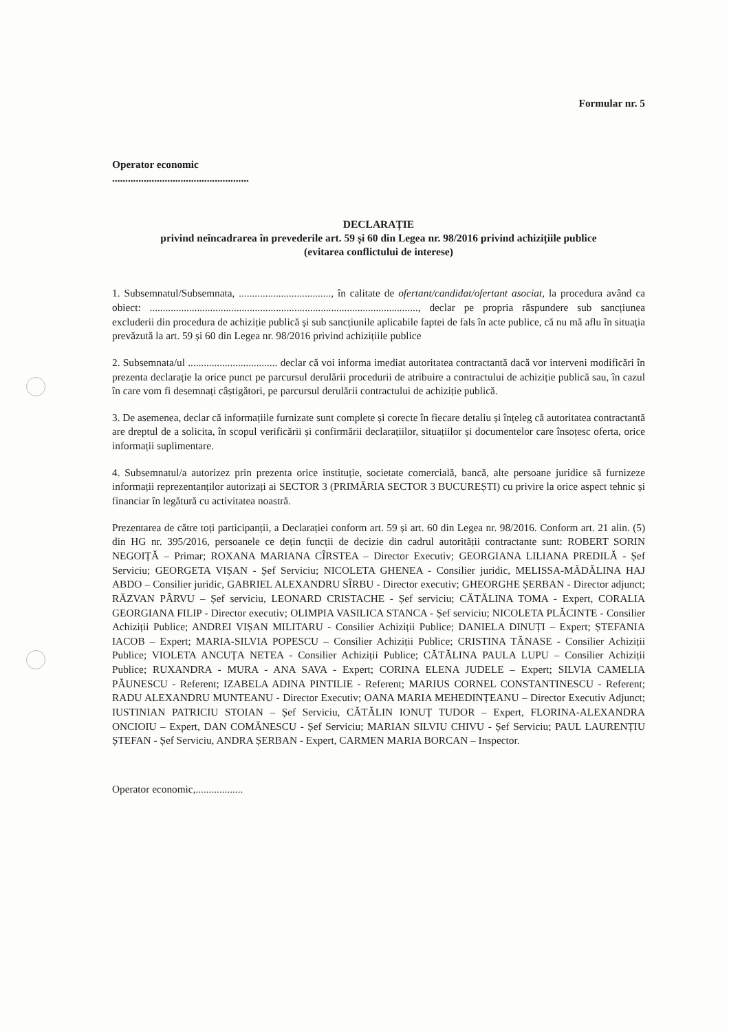Formular nr. 5
Operator economic
....................................................
DECLARAȚIE
privind neîncadrarea în prevederile art. 59 și 60 din Legea nr. 98/2016 privind achizițiile publice
(evitarea conflictului de interese)
1. Subsemnatul/Subsemnata, ..................................., în calitate de ofertant/candidat/ofertant asociat, la procedura având ca obiect: ......................................................................................................, declar pe propria răspundere sub sancțiunea excluderii din procedura de achiziție publică și sub sancțiunile aplicabile faptei de fals în acte publice, că nu mă aflu în situația prevăzută la art. 59 și 60 din Legea nr. 98/2016 privind achizițiile publice
2. Subsemnata/ul .................................. declar că voi informa imediat autoritatea contractantă dacă vor interveni modificări în prezenta declarație la orice punct pe parcursul derulării procedurii de atribuire a contractului de achiziție publică sau, în cazul în care vom fi desemnați câștigători, pe parcursul derulării contractului de achiziție publică.
3. De asemenea, declar că informațiile furnizate sunt complete și corecte în fiecare detaliu și înțeleg că autoritatea contractantă are dreptul de a solicita, în scopul verificării și confirmării declarațiilor, situațiilor și documentelor care însoțesc oferta, orice informații suplimentare.
4. Subsemnatul/a autorizez prin prezenta orice instituție, societate comercială, bancă, alte persoane juridice să furnizeze informații reprezentanților autorizați ai SECTOR 3 (PRIMĂRIA SECTOR 3 BUCUREȘTI) cu privire la orice aspect tehnic și financiar în legătură cu activitatea noastră.
Prezentarea de către toți participanții, a Declarației conform art. 59 și art. 60 din Legea nr. 98/2016. Conform art. 21 alin. (5) din HG nr. 395/2016, persoanele ce dețin funcții de decizie din cadrul autorității contractante sunt: ROBERT SORIN NEGOIȚĂ – Primar; ROXANA MARIANA CÎRSTEA – Director Executiv; GEORGIANA LILIANA PREDILĂ - Șef Serviciu; GEORGETA VIȘAN - Șef Serviciu; NICOLETA GHENEA - Consilier juridic, MELISSA-MĂDĂLINA HAJ ABDO – Consilier juridic, GABRIEL ALEXANDRU SÎRBU - Director executiv; GHEORGHE ȘERBAN - Director adjunct; RĂZVAN PÂRVU – Șef serviciu, LEONARD CRISTACHE - Șef serviciu; CĂTĂLINA TOMA - Expert, CORALIA GEORGIANA FILIP - Director executiv; OLIMPIA VASILICA STANCA - Șef serviciu; NICOLETA PLĂCINTE - Consilier Achiziții Publice; ANDREI VIȘAN MILITARU - Consilier Achiziții Publice; DANIELA DINUȚI – Expert; ȘTEFANIA IACOB – Expert; MARIA-SILVIA POPESCU – Consilier Achiziții Publice; CRISTINA TĂNASE - Consilier Achiziții Publice; VIOLETA ANCUȚA NETEA - Consilier Achiziții Publice; CĂTĂLINA PAULA LUPU – Consilier Achiziții Publice; RUXANDRA - MURA - ANA SAVA - Expert; CORINA ELENA JUDELE – Expert; SILVIA CAMELIA PĂUNESCU - Referent; IZABELA ADINA PINTILIE - Referent; MARIUS CORNEL CONSTANTINESCU - Referent; RADU ALEXANDRU MUNTEANU - Director Executiv; OANA MARIA MEHEDINȚEANU – Director Executiv Adjunct; IUSTINIAN PATRICIU STOIAN – Șef Serviciu, CĂTĂLIN IONUȚ TUDOR – Expert, FLORINA-ALEXANDRA ONCIOIU – Expert, DAN COMĂNESCU - Șef Serviciu; MARIAN SILVIU CHIVU - Șef Serviciu; PAUL LAURENȚIU ȘTEFAN - Șef Serviciu, ANDRA ȘERBAN - Expert, CARMEN MARIA BORCAN – Inspector.
Operator economic,..................